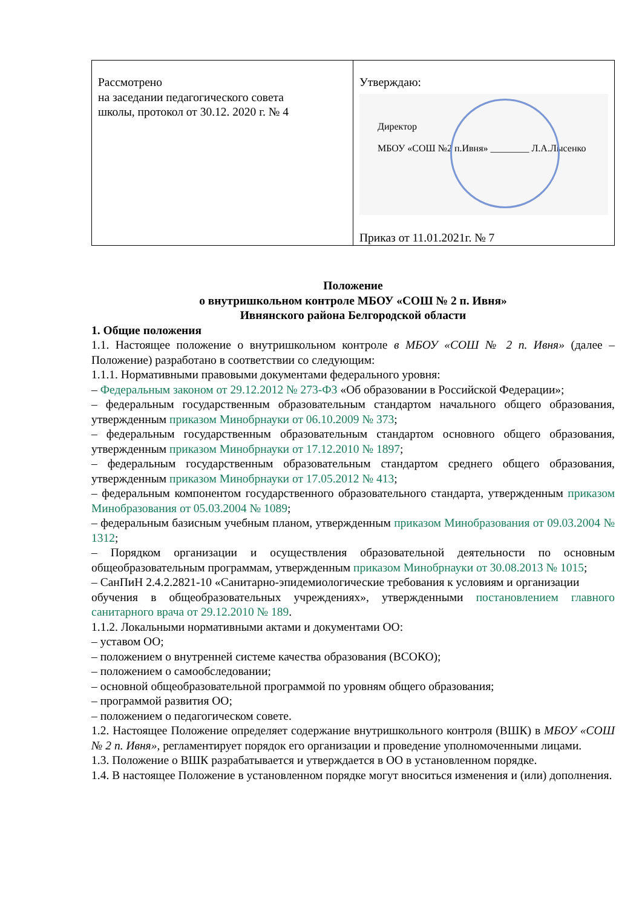| Рассмотрено на заседании педагогического совета школы, протокол от 30.12. 2020 г. № 4 | Утверждаю: Директор МБОУ «СОШ №2 п.Ивня» ________ Л.А.Лысенко Приказ от 11.01.2021г. № 7 |
Положение
о внутришкольном контроле МБОУ «СОШ № 2 п. Ивня»
Ивнянского района Белгородской области
1. Общие положения
1.1. Настоящее положение о внутришкольном контроле в МБОУ «СОШ № 2 п. Ивня» (далее – Положение) разработано в соответствии со следующим:
1.1.1. Нормативными правовыми документами федерального уровня:
– Федеральным законом от 29.12.2012 № 273-ФЗ «Об образовании в Российской Федерации»;
– федеральным государственным образовательным стандартом начального общего образования, утвержденным приказом Минобрнауки от 06.10.2009 № 373;
– федеральным государственным образовательным стандартом основного общего образования, утвержденным приказом Минобрнауки от 17.12.2010 № 1897;
– федеральным государственным образовательным стандартом среднего общего образования, утвержденным приказом Минобрнауки от 17.05.2012 № 413;
– федеральным компонентом государственного образовательного стандарта, утвержденным приказом Минобразования от 05.03.2004 № 1089;
– федеральным базисным учебным планом, утвержденным приказом Минобразования от 09.03.2004 № 1312;
– Порядком организации и осуществления образовательной деятельности по основным общеобразовательным программам, утвержденным приказом Минобрнауки от 30.08.2013 № 1015;
– СанПиН 2.4.2.2821-10 «Санитарно-эпидемиологические требования к условиям и организации
обучения в общеобразовательных учреждениях», утвержденными постановлением главного санитарного врача от 29.12.2010 № 189.
1.1.2. Локальными нормативными актами и документами ОО:
– уставом ОО;
– положением о внутренней системе качества образования (ВСОКО);
– положением о самообследовании;
– основной общеобразовательной программой по уровням общего образования;
– программой развития ОО;
– положением о педагогическом совете.
1.2. Настоящее Положение определяет содержание внутришкольного контроля (ВШК) в МБОУ «СОШ № 2 п. Ивня», регламентирует порядок его организации и проведение уполномоченными лицами.
1.3. Положение о ВШК разрабатывается и утверждается в ОО в установленном порядке.
1.4. В настоящее Положение в установленном порядке могут вноситься изменения и (или) дополнения.